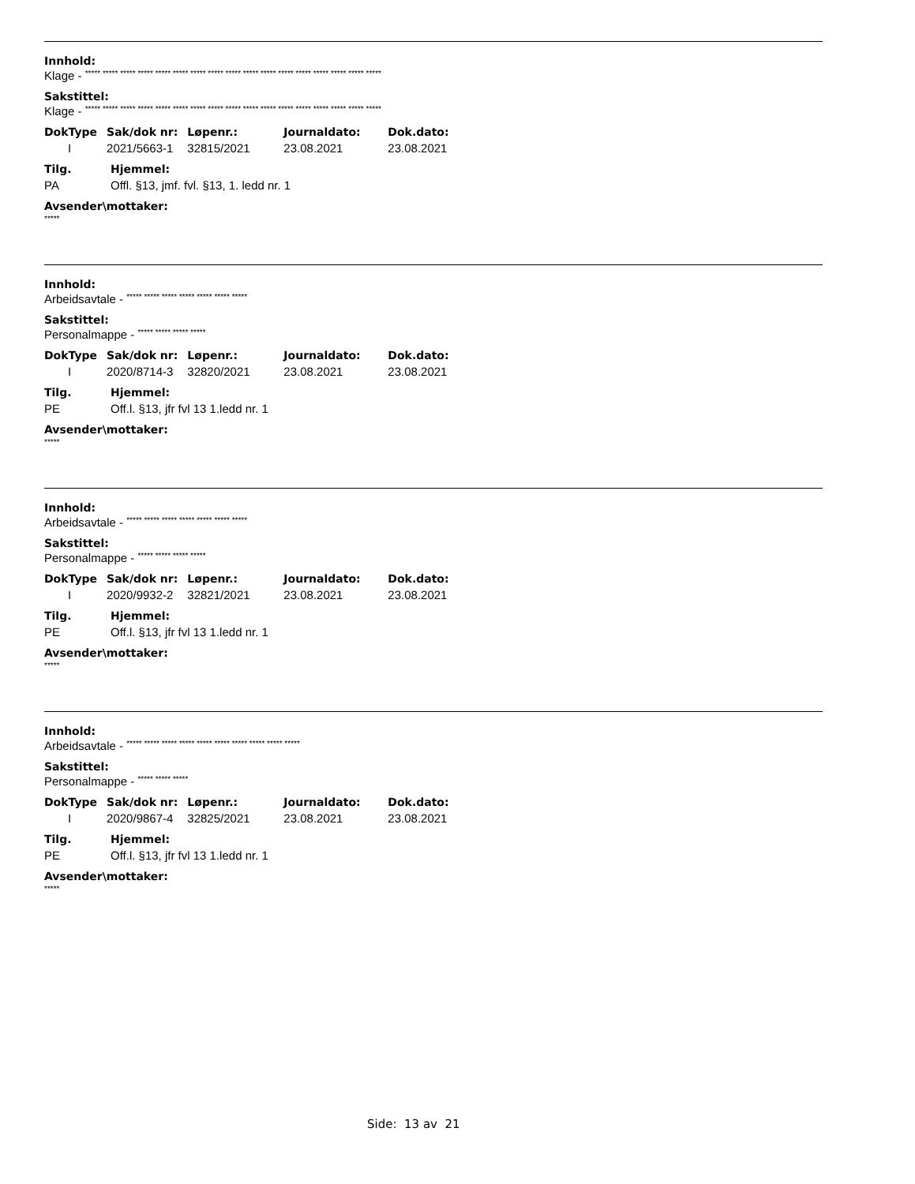Innhold:
Klage - ***** ***** ***** ***** ***** ***** ***** ***** ***** ***** ***** ***** ***** ***** ***** ***** *****
Sakstittel:
Klage - ***** ***** ***** ***** ***** ***** ***** ***** ***** ***** ***** ***** ***** ***** ***** ***** *****
| DokType | Sak/dok nr: | Løpenr.: | Journaldato: | Dok.dato: |
| --- | --- | --- | --- | --- |
| I | 2021/5663-1 | 32815/2021 | 23.08.2021 | 23.08.2021 |
| Tilg. | Hjemmel: |
| --- | --- |
| PA | Offl. §13, jmf. fvl. §13, 1. ledd nr. 1 |
Avsender\mottaker:
*****
Innhold:
Arbeidsavtale - ***** ***** ***** ***** ***** ***** *****
Sakstittel:
Personalmappe - ***** ***** ***** *****
| DokType | Sak/dok nr: | Løpenr.: | Journaldato: | Dok.dato: |
| --- | --- | --- | --- | --- |
| I | 2020/8714-3 | 32820/2021 | 23.08.2021 | 23.08.2021 |
| Tilg. | Hjemmel: |
| --- | --- |
| PE | Off.l. §13, jfr fvl 13 1.ledd nr. 1 |
Avsender\mottaker:
*****
Innhold:
Arbeidsavtale - ***** ***** ***** ***** ***** ***** *****
Sakstittel:
Personalmappe - ***** ***** ***** *****
| DokType | Sak/dok nr: | Løpenr.: | Journaldato: | Dok.dato: |
| --- | --- | --- | --- | --- |
| I | 2020/9932-2 | 32821/2021 | 23.08.2021 | 23.08.2021 |
| Tilg. | Hjemmel: |
| --- | --- |
| PE | Off.l. §13, jfr fvl 13 1.ledd nr. 1 |
Avsender\mottaker:
*****
Innhold:
Arbeidsavtale - ***** ***** ***** ***** ***** ***** ***** ***** ***** *****
Sakstittel:
Personalmappe - ***** ***** *****
| DokType | Sak/dok nr: | Løpenr.: | Journaldato: | Dok.dato: |
| --- | --- | --- | --- | --- |
| I | 2020/9867-4 | 32825/2021 | 23.08.2021 | 23.08.2021 |
| Tilg. | Hjemmel: |
| --- | --- |
| PE | Off.l. §13, jfr fvl 13 1.ledd nr. 1 |
Avsender\mottaker:
*****
Side: 13 av 21